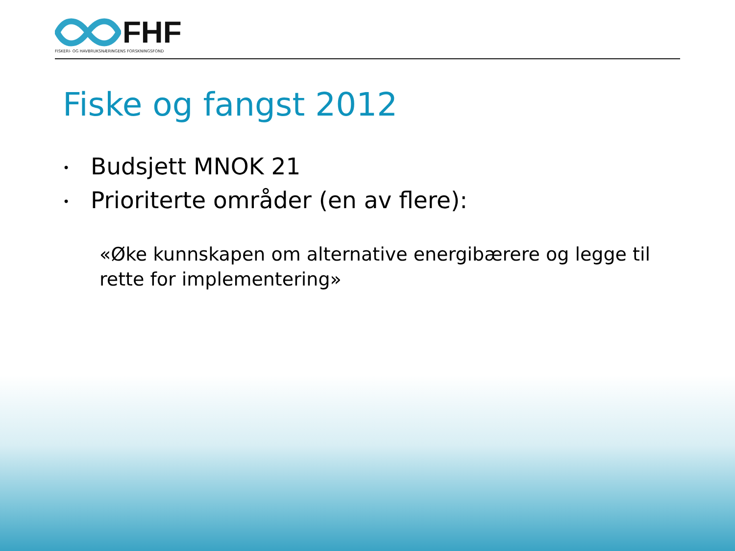FHF
FISKERI- OG HAVBRUKSNÆRINGENS FORSKNINGSFOND
Fiske og fangst 2012
• Budsjett MNOK 21
• Prioriterte områder (en av flere):
«Øke kunnskapen om alternative energibærere og legge til rette for implementering»